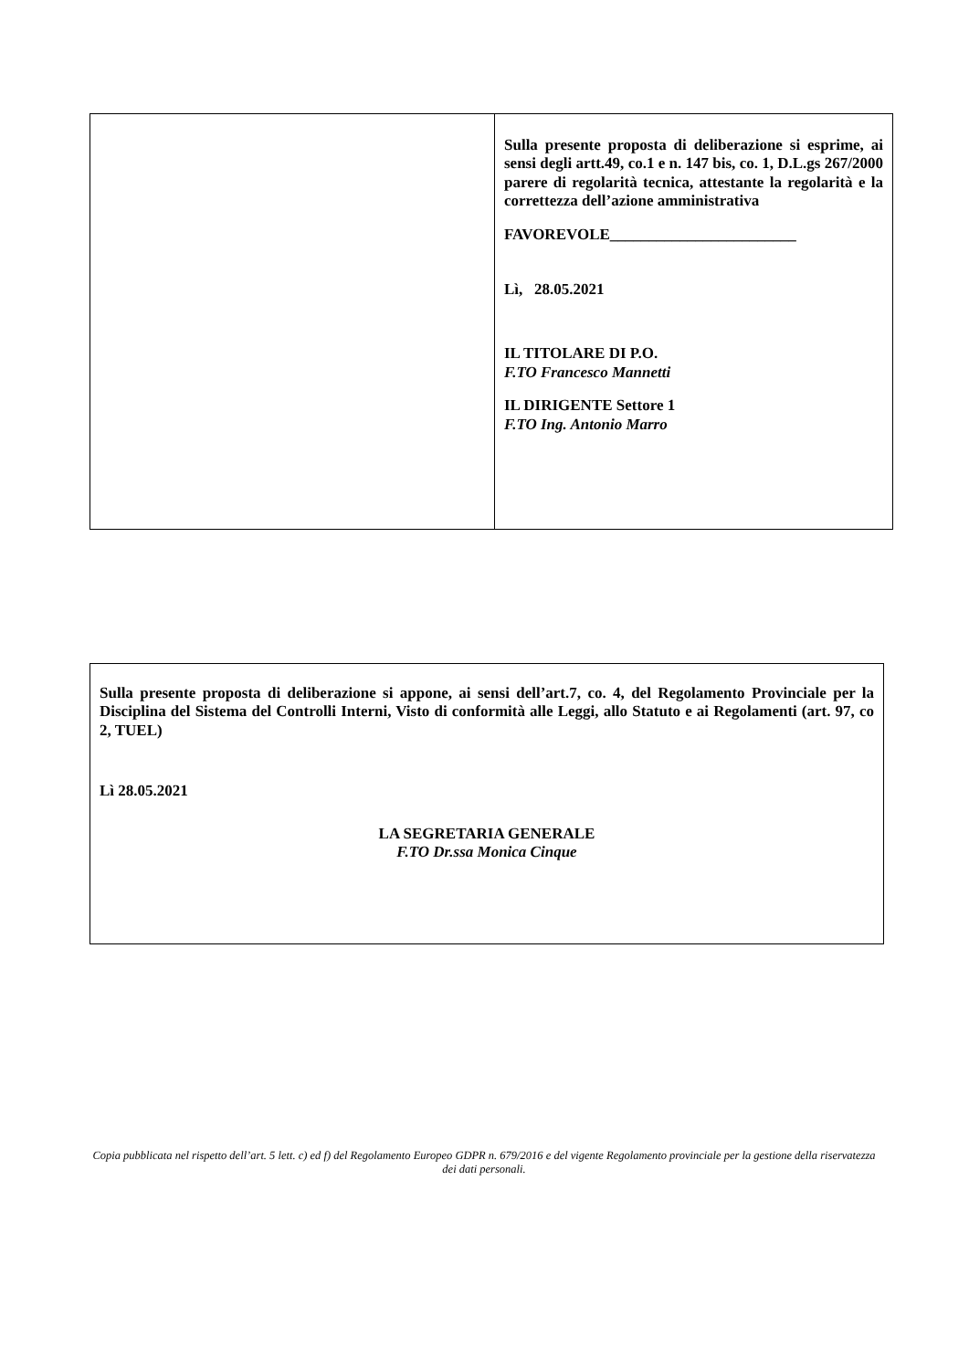| | Sulla presente proposta di deliberazione si esprime, ai sensi degli artt.49, co.1 e n. 147 bis, co. 1, D.L.gs 267/2000 parere di regolarità tecnica, attestante la regolarità e la correttezza dell’azione amministrativa FAVOREVOLE________________________ Lì, 28.05.2021 IL TITOLARE DI P.O. F.TO Francesco Mannetti IL DIRIGENTE Settore 1 F.TO Ing. Antonio Marro |
Sulla presente proposta di deliberazione si appone, ai sensi dell’art.7, co. 4, del Regolamento Provinciale per la Disciplina del Sistema del Controlli Interni, Visto di conformità alle Leggi, allo Statuto e ai Regolamenti (art. 97, co 2, TUEL)
Lì 28.05.2021
LA SEGRETARIA GENERALE
F.TO Dr.ssa Monica Cinque
Copia pubblicata nel rispetto dell’art. 5 lett. c) ed f) del Regolamento Europeo GDPR n. 679/2016 e del vigente Regolamento provinciale per la gestione della riservatezza dei dati personali.